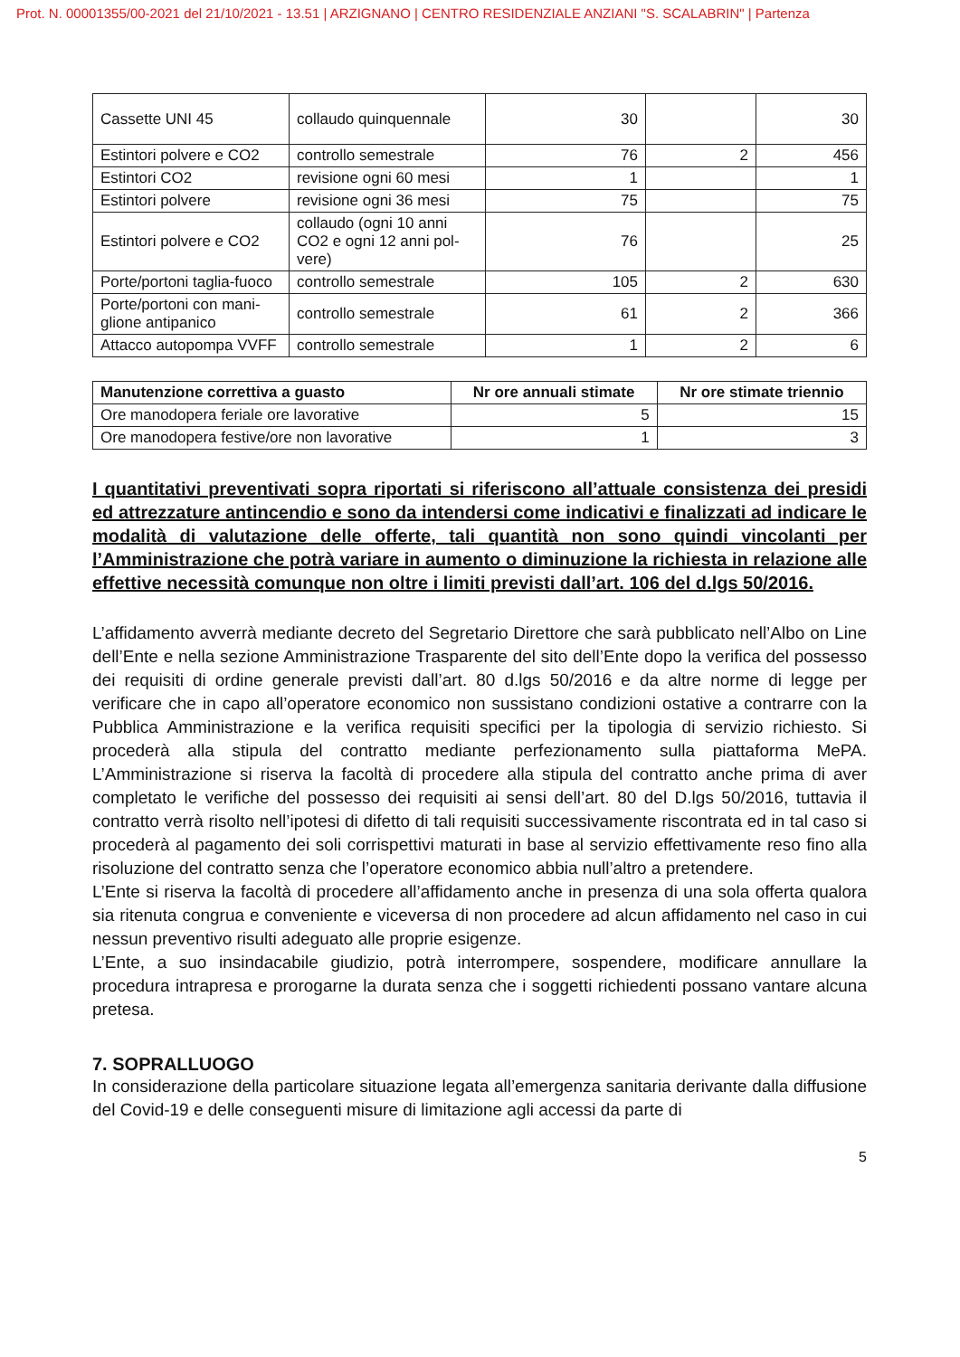Prot. N. 00001355/00-2021 del 21/10/2021 - 13.51 | ARZIGNANO | CENTRO RESIDENZIALE ANZIANI "S. SCALABRIN" | Partenza
| Cassette UNI 45 | collaudo quinquennale | 30 | | 30 |
| Estintori polvere e CO2 | controllo semestrale | 76 | 2 | 456 |
| Estintori CO2 | revisione ogni 60 mesi | 1 | | 1 |
| Estintori polvere | revisione ogni 36 mesi | 75 | | 75 |
| Estintori polvere e CO2 | collaudo (ogni 10 anni CO2 e ogni 12 anni pol-vere) | 76 | | 25 |
| Porte/portoni taglia-fuoco | controllo semestrale | 105 | 2 | 630 |
| Porte/portoni con mani-glione antipanico | controllo semestrale | 61 | 2 | 366 |
| Attacco autopompa VVFF | controllo semestrale | 1 | 2 | 6 |
| Manutenzione correttiva a guasto | Nr ore annuali stimate | Nr ore stimate triennio |
| --- | --- | --- |
| Ore manodopera feriale ore lavorative | 5 | 15 |
| Ore manodopera festive/ore non lavorative | 1 | 3 |
I quantitativi preventivati sopra riportati si riferiscono all’attuale consistenza dei presidi ed attrezzature antincendio e sono da intendersi come indicativi e finalizzati ad indicare le modalità di valutazione delle offerte, tali quantità non sono quindi vincolanti per l’Amministrazione che potrà variare in aumento o diminuzione la richiesta in relazione alle effettive necessità comunque non oltre i limiti previsti dall’art. 106 del d.lgs 50/2016.
L’affidamento avverrà mediante decreto del Segretario Direttore che sarà pubblicato nell’Albo on Line dell’Ente e nella sezione Amministrazione Trasparente del sito dell’Ente dopo la verifica del possesso dei requisiti di ordine generale previsti dall’art. 80 d.lgs 50/2016 e da altre norme di legge per verificare che in capo all’operatore economico non sussistano condizioni ostative a contrarre con la Pubblica Amministrazione e la verifica requisiti specifici per la tipologia di servizio richiesto. Si procederà alla stipula del contratto mediante perfezionamento sulla piattaforma MePA. L’Amministrazione si riserva la facoltà di procedere alla stipula del contratto anche prima di aver completato le verifiche del possesso dei requisiti ai sensi dell’art. 80 del D.lgs 50/2016, tuttavia il contratto verrà risolto nell’ipotesi di difetto di tali requisiti successivamente riscontrata ed in tal caso si procederà al pagamento dei soli corrispettivi maturati in base al servizio effettivamente reso fino alla risoluzione del contratto senza che l’operatore economico abbia null’altro a pretendere.
L’Ente si riserva la facoltà di procedere all’affidamento anche in presenza di una sola offerta qualora sia ritenuta congrua e conveniente e viceversa di non procedere ad alcun affidamento nel caso in cui nessun preventivo risulti adeguato alle proprie esigenze.
L’Ente, a suo insindacabile giudizio, potrà interrompere, sospendere, modificare annullare la procedura intrapresa e prorogarne la durata senza che i soggetti richiedenti possano vantare alcuna pretesa.
7. SOPRALLUOGO
In considerazione della particolare situazione legata all’emergenza sanitaria derivante dalla diffusione del Covid-19 e delle conseguenti misure di limitazione agli accessi da parte di
5